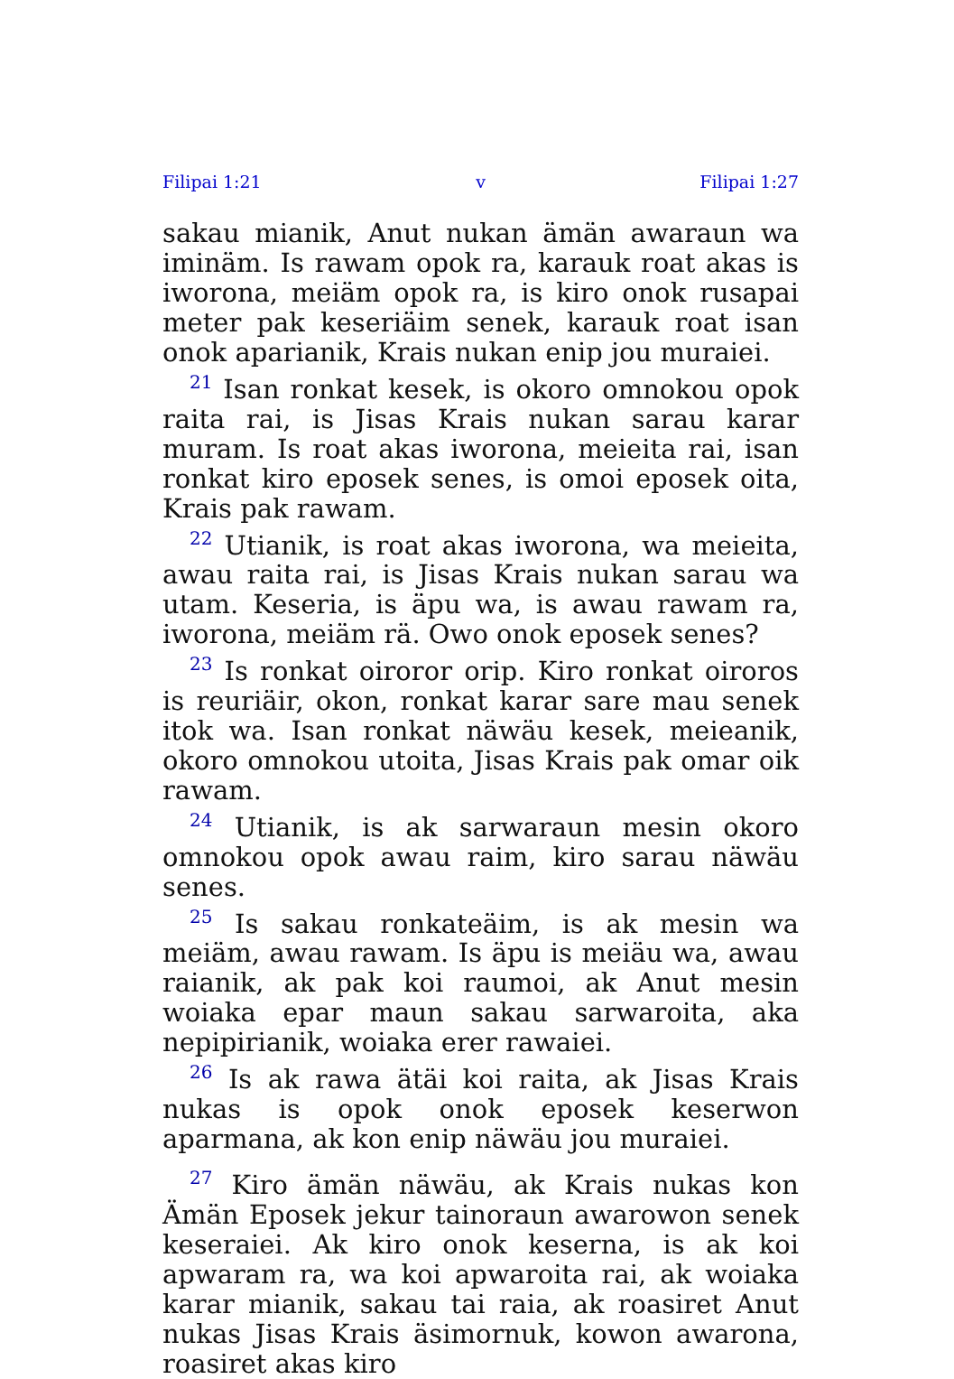Filipai 1:21 v Filipai 1:27
sakau mianik, Anut nukan ämän awaraun wa iminäm. Is rawam opok ra, karauk roat akas is iworona, meiäm opok ra, is kiro onok rusapai meter pak keseriäim senek, karauk roat isan onok aparianik, Krais nukan enip jou muraiei.
<sup>21</sup> Isan ronkat kesek, is okoro omnokou opok raita rai, is Jisas Krais nukan sarau karar muram. Is roat akas iworona, meieita rai, isan ronkat kiro eposek senes, is omoi eposek oita, Krais pak rawam.
<sup>22</sup> Utianik, is roat akas iworona, wa meieita, awau raita rai, is Jisas Krais nukan sarau wa utam. Keseria, is äpu wa, is awau rawam ra, iworona, meiäm rä. Owo onok eposek senes?
<sup>23</sup> Is ronkat oiroror orip. Kiro ronkat oiroros is reuriäir, okon, ronkat karar sare mau senek itok wa. Isan ronkat näwäu kesek, meieanik, okoro omnokou utoita, Jisas Krais pak omar oik rawam.
<sup>24</sup> Utianik, is ak sarwaraun mesin okoro omnokou opok awau raim, kiro sarau näwäu senes.
<sup>25</sup> Is sakau ronkateäim, is ak mesin wa meiäm, awau rawam. Is äpu is meiäu wa, awau raianik, ak pak koi raumoi, ak Anut mesin woiaka epar maun sakau sarwaroita, aka nepipirianik, woiaka erer rawaiei.
<sup>26</sup> Is ak rawa ätäi koi raita, ak Jisas Krais nukas is opok onok eposek keserwon aparmana, ak kon enip näwäu jou muraiei.
<sup>27</sup> Kiro ämän näwäu, ak Krais nukas kon Ämän Eposek jekur tainoraun awarowon senek keseraiei. Ak kiro onok keserna, is ak koi apwaram ra, wa koi apwaroita rai, ak woiaka karar mianik, sakau tai raia, ak roasiret Anut nukas Jisas Krais äsimornuk, kowon awarona, roasiret akas kiro